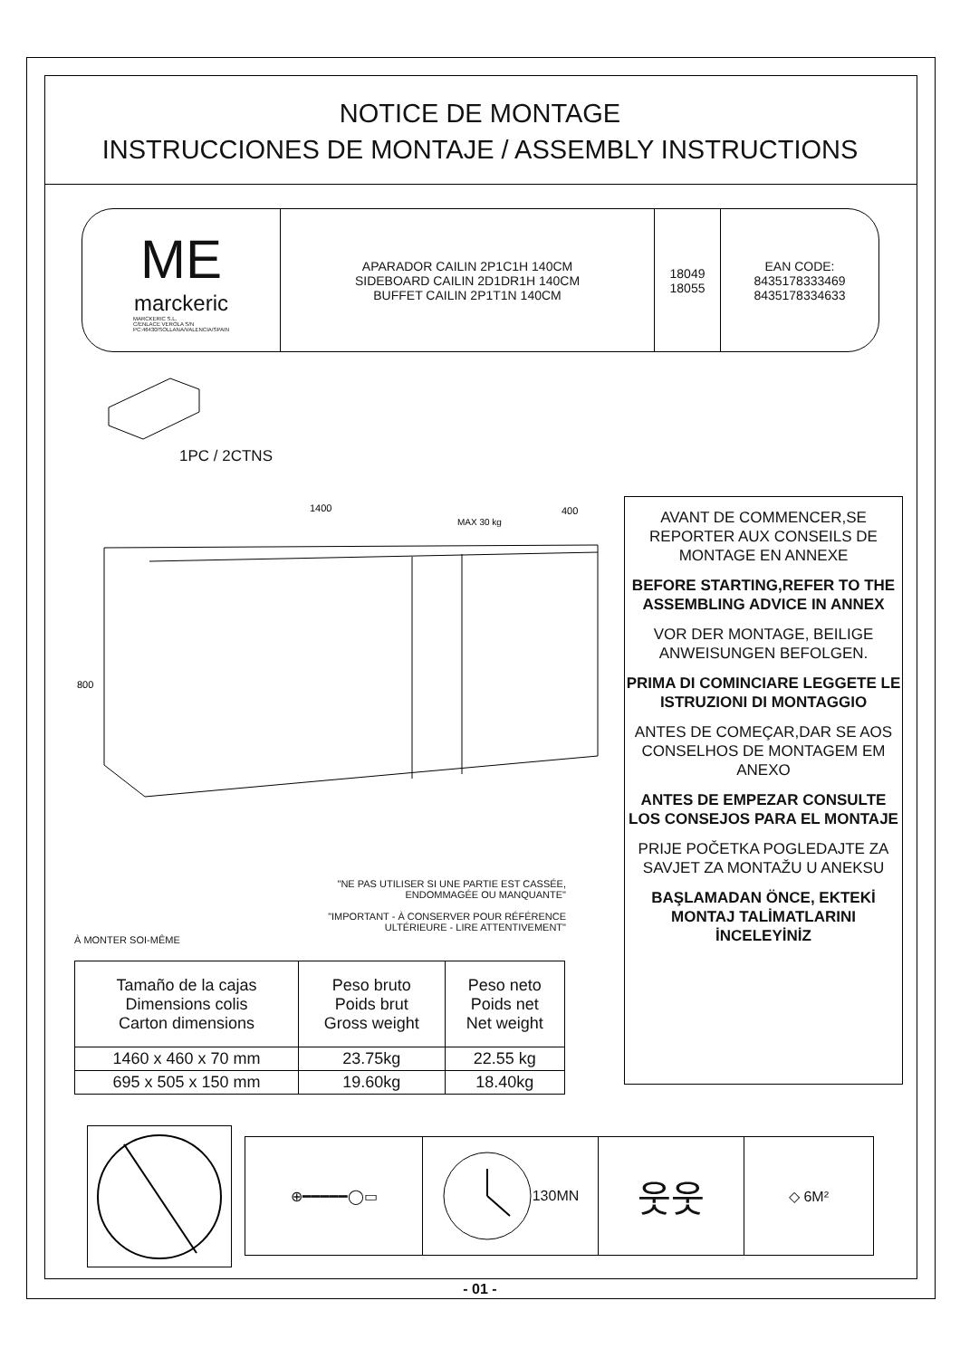NOTICE DE MONTAGE
INSTRUCCIONES DE MONTAJE / ASSEMBLY INSTRUCTIONS
ME
marckeric
MARCKERIC S.L.
C/ENLACE VEROLA S/N
PC:46430/SOLLANA/VALENCIA/SPAIN
APARADOR CAILIN 2P1C1H 140CM
SIDEBOARD CAILIN 2D1DR1H 140CM
BUFFET CAILIN 2P1T1N 140CM
18049
18055
EAN CODE:
8435178333469
8435178334633
1PC / 2CTNS
1400
400
MAX 30 kg
800
"NE PAS UTILISER SI UNE PARTIE EST CASSÉE, ENDOMMAGÉE OU MANQUANTE"
"IMPORTANT - À CONSERVER POUR RÉFÉRENCE ULTÉRIEURE - LIRE ATTENTIVEMENT"
À MONTER SOI-MÊME
| Tamaño de la cajas Dimensions colis Carton dimensions | Peso bruto Poids brut Gross weight | Peso neto Poids net Net weight |
| --- | --- | --- |
| 1460 x 460 x 70 mm | 23.75kg | 22.55 kg |
| 695 x 505 x 150 mm | 19.60kg | 18.40kg |
AVANT DE COMMENCER,SE REPORTER AUX CONSEILS DE MONTAGE EN ANNEXE
BEFORE STARTING,REFER TO THE ASSEMBLING ADVICE IN ANNEX
VOR DER MONTAGE, BEILIGE ANWEISUNGEN BEFOLGEN.
PRIMA DI COMINCIARE LEGGETE LE ISTRUZIONI DI MONTAGGIO
ANTES DE COMEÇAR,DAR SE AOS CONSELHOS DE MONTAGEM EM ANEXO
ANTES DE EMPEZAR CONSULTE LOS CONSEJOS PARA EL MONTAJE
PRIJE POČETKA POGLEDAJTE ZA SAVJET ZA MONTAŽU U ANEKSU
BAŞLAMADAN ÖNCE, EKTEKİ MONTAJ TALİMATLARINI İNCELEYİNİZ
⊕━━━━━◯▭ 130MN
웃웃
◇ 6M²
- 01 -